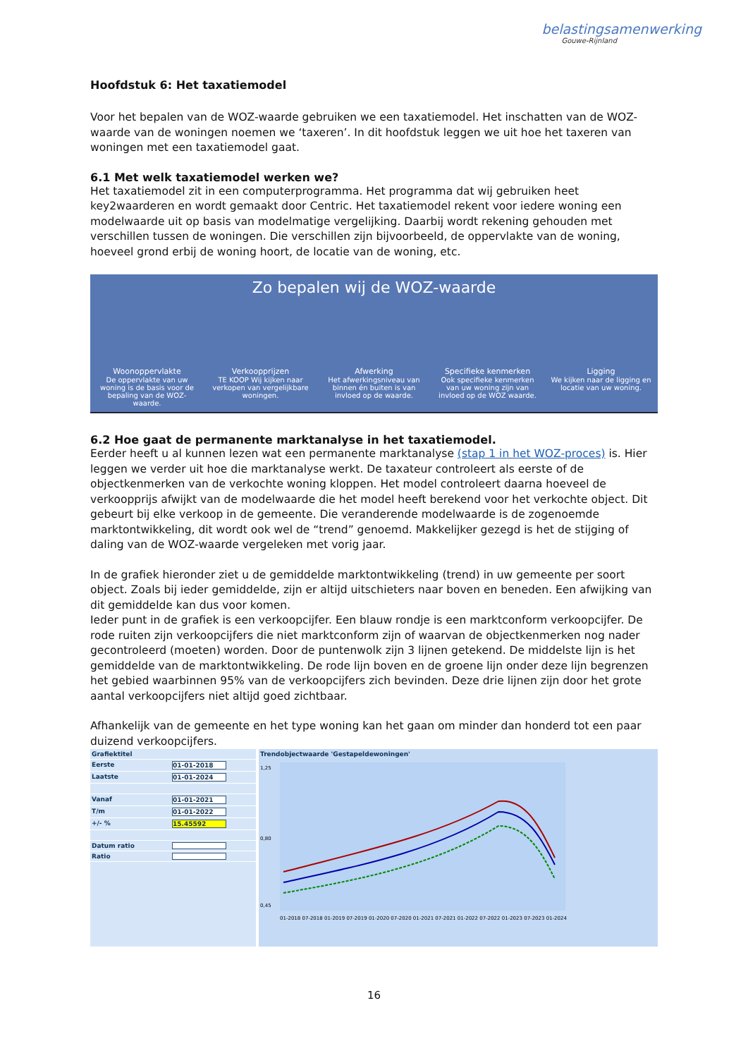belastingsamenwerking
Gouwe-Rijnland
Hoofdstuk 6: Het taxatiemodel
Voor het bepalen van de WOZ-waarde gebruiken we een taxatiemodel. Het inschatten van de WOZ-waarde van de woningen noemen we ‘taxeren’. In dit hoofdstuk leggen we uit hoe het taxeren van woningen met een taxatiemodel gaat.
6.1 Met welk taxatiemodel werken we?
Het taxatiemodel zit in een computerprogramma. Het programma dat wij gebruiken heet key2waarderen en wordt gemaakt door Centric. Het taxatiemodel rekent voor iedere woning een modelwaarde uit op basis van modelmatige vergelijking. Daarbij wordt rekening gehouden met verschillen tussen de woningen. Die verschillen zijn bijvoorbeeld, de oppervlakte van de woning, hoeveel grond erbij de woning hoort, de locatie van de woning, etc.
Zo bepalen wij de WOZ-waarde
Woonoppervlakte
De oppervlakte van uw woning is de basis voor de bepaling van de WOZ-waarde.
Verkoopprijzen
TE KOOP Wij kijken naar verkopen van vergelijkbare woningen.
Afwerking
Het afwerkingsniveau van binnen én buiten is van invloed op de waarde.
Specifieke kenmerken
Ook specifieke kenmerken van uw woning zijn van invloed op de WOZ waarde.
Ligging
We kijken naar de ligging en locatie van uw woning.
6.2 Hoe gaat de permanente marktanalyse in het taxatiemodel.
Eerder heeft u al kunnen lezen wat een permanente marktanalyse (stap 1 in het WOZ-proces) is. Hier leggen we verder uit hoe die marktanalyse werkt. De taxateur controleert als eerste of de objectkenmerken van de verkochte woning kloppen. Het model controleert daarna hoeveel de verkoopprijs afwijkt van de modelwaarde die het model heeft berekend voor het verkochte object. Dit gebeurt bij elke verkoop in de gemeente. Die veranderende modelwaarde is de zogenoemde marktontwikkeling, dit wordt ook wel de “trend” genoemd. Makkelijker gezegd is het de stijging of daling van de WOZ-waarde vergeleken met vorig jaar.
In de grafiek hieronder ziet u de gemiddelde marktontwikkeling (trend) in uw gemeente per soort object. Zoals bij ieder gemiddelde, zijn er altijd uitschieters naar boven en beneden. Een afwijking van dit gemiddelde kan dus voor komen.
Ieder punt in de grafiek is een verkoopcijfer. Een blauw rondje is een marktconform verkoopcijfer. De rode ruiten zijn verkoopcijfers die niet marktconform zijn of waarvan de objectkenmerken nog nader gecontroleerd (moeten) worden. Door de puntenwolk zijn 3 lijnen getekend. De middelste lijn is het gemiddelde van de marktontwikkeling. De rode lijn boven en de groene lijn onder deze lijn begrenzen het gebied waarbinnen 95% van de verkoopcijfers zich bevinden. Deze drie lijnen zijn door het grote aantal verkoopcijfers niet altijd goed zichtbaar.
Afhankelijk van de gemeente en het type woning kan het gaan om minder dan honderd tot een paar duizend verkoopcijfers.
Grafiektitel
Eerste 01-01-2018
Laatste 01-01-2024
Vanaf 01-01-2021
T/m 01-01-2022
+/- % 15.45592
Datum ratio
Ratio
Trendobjectwaarde 'Gestapeldewoningen'
1,25
0,80
0,45
01-2018 07-2018 01-2019 07-2019 01-2020 07-2020 01-2021 07-2021 01-2022 07-2022 01-2023 07-2023 01-2024
16